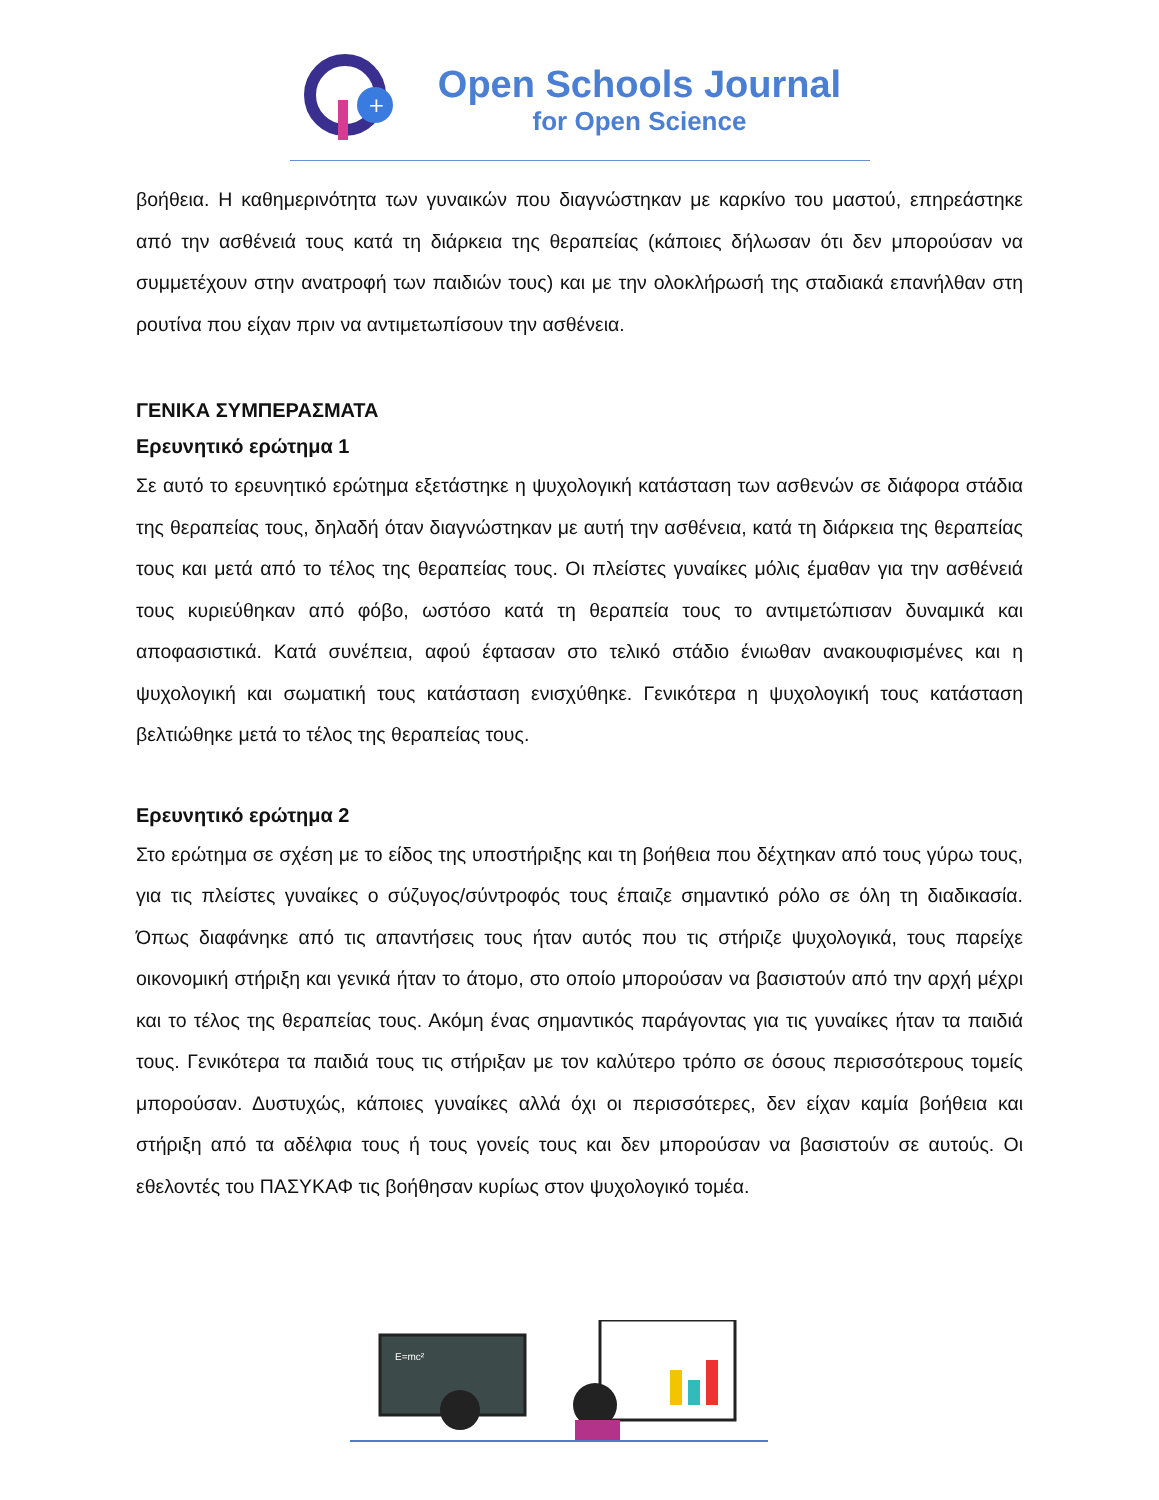+
Open Schools Journal
for Open Science
βοήθεια. Η καθημερινότητα των γυναικών που διαγνώστηκαν με καρκίνο του μαστού, επηρεάστηκε από την ασθένειά τους κατά τη διάρκεια της θεραπείας (κάποιες δήλωσαν ότι δεν μπορούσαν να συμμετέχουν στην ανατροφή των παιδιών τους) και με την ολοκλήρωσή της σταδιακά επανήλθαν στη ρουτίνα που είχαν πριν να αντιμετωπίσουν την ασθένεια.
ΓΕΝΙΚΑ ΣΥΜΠΕΡΑΣΜΑΤΑ
Ερευνητικό ερώτημα 1
Σε αυτό το ερευνητικό ερώτημα εξετάστηκε η ψυχολογική κατάσταση των ασθενών σε διάφορα στάδια της θεραπείας τους, δηλαδή όταν διαγνώστηκαν με αυτή την ασθένεια, κατά τη διάρκεια της θεραπείας τους και μετά από το τέλος της θεραπείας τους. Οι πλείστες γυναίκες μόλις έμαθαν για την ασθένειά τους κυριεύθηκαν από φόβο, ωστόσο κατά τη θεραπεία τους το αντιμετώπισαν δυναμικά και αποφασιστικά. Κατά συνέπεια, αφού έφτασαν στο τελικό στάδιο ένιωθαν ανακουφισμένες και η ψυχολογική και σωματική τους κατάσταση ενισχύθηκε. Γενικότερα η ψυχολογική τους κατάσταση βελτιώθηκε μετά το τέλος της θεραπείας τους.
Ερευνητικό ερώτημα 2
Στο ερώτημα σε σχέση με το είδος της υποστήριξης και τη βοήθεια που δέχτηκαν από τους γύρω τους, για τις πλείστες γυναίκες ο σύζυγος/σύντροφός τους έπαιζε σημαντικό ρόλο σε όλη τη διαδικασία. Όπως διαφάνηκε από τις απαντήσεις τους ήταν αυτός που τις στήριζε ψυχολογικά, τους παρείχε οικονομική στήριξη και γενικά ήταν το άτομο, στο οποίο μπορούσαν να βασιστούν από την αρχή μέχρι και το τέλος της θεραπείας τους. Ακόμη ένας σημαντικός παράγοντας για τις γυναίκες ήταν τα παιδιά τους. Γενικότερα τα παιδιά τους τις στήριξαν με τον καλύτερο τρόπο σε όσους περισσότερους τομείς μπορούσαν. Δυστυχώς, κάποιες γυναίκες αλλά όχι οι περισσότερες, δεν είχαν καμία βοήθεια και στήριξη από τα αδέλφια τους ή τους γονείς τους και δεν μπορούσαν να βασιστούν σε αυτούς. Οι εθελοντές του ΠΑΣΥΚΑΦ τις βοήθησαν κυρίως στον ψυχολογικό τομέα.
E=mc²